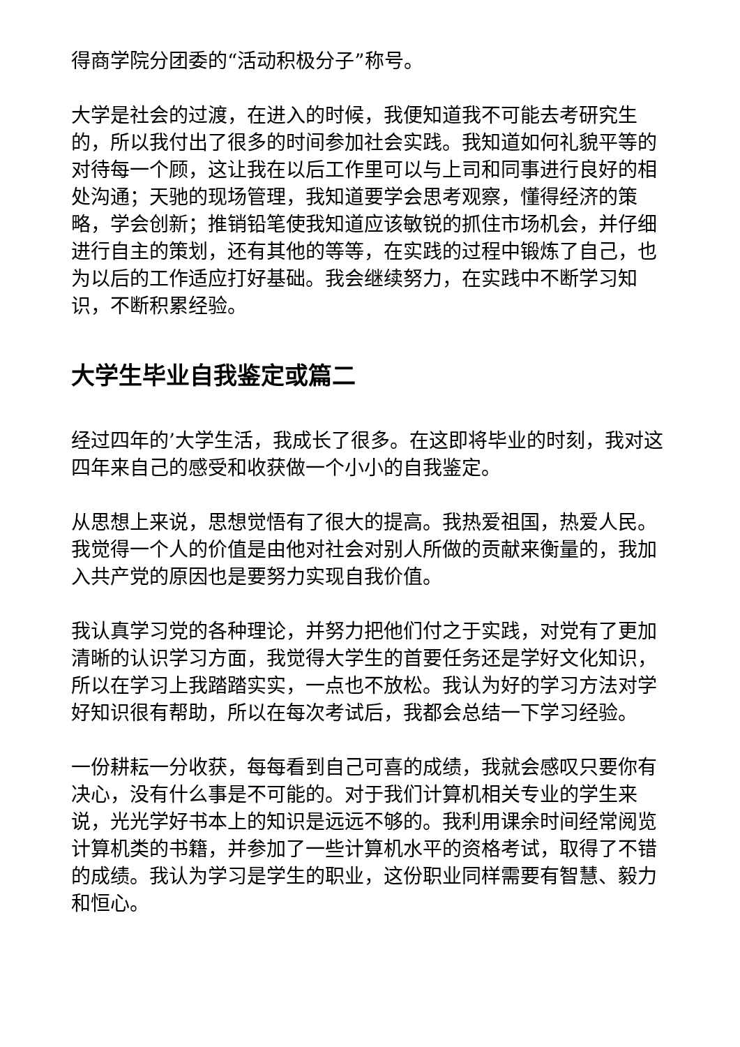得商学院分团委的“活动积极分子”称号。
大学是社会的过渡，在进入的时候，我便知道我不可能去考研究生的，所以我付出了很多的时间参加社会实践。我知道如何礼貌平等的对待每一个顾，这让我在以后工作里可以与上司和同事进行良好的相处沟通；天驰的现场管理，我知道要学会思考观察，懂得经济的策略，学会创新；推销铅笔使我知道应该敏锐的抓住市场机会，并仔细进行自主的策划，还有其他的等等，在实践的过程中锻炼了自己，也为以后的工作适应打好基础。我会继续努力，在实践中不断学习知识，不断积累经验。
大学生毕业自我鉴定或篇二
经过四年的’大学生活，我成长了很多。在这即将毕业的时刻，我对这四年来自己的感受和收获做一个小小的自我鉴定。
从思想上来说，思想觉悟有了很大的提高。我热爱祖国，热爱人民。我觉得一个人的价值是由他对社会对别人所做的贡献来衡量的，我加入共产党的原因也是要努力实现自我价值。
我认真学习党的各种理论，并努力把他们付之于实践，对党有了更加清晰的认识学习方面，我觉得大学生的首要任务还是学好文化知识，所以在学习上我踏踏实实，一点也不放松。我认为好的学习方法对学好知识很有帮助，所以在每次考试后，我都会总结一下学习经验。
一份耕耘一分收获，每每看到自己可喜的成绩，我就会感叹只要你有决心，没有什么事是不可能的。对于我们计算机相关专业的学生来说，光光学好书本上的知识是远远不够的。我利用课余时间经常阅览计算机类的书籍，并参加了一些计算机水平的资格考试，取得了不错的成绩。我认为学习是学生的职业，这份职业同样需要有智慧、毅力和恒心。